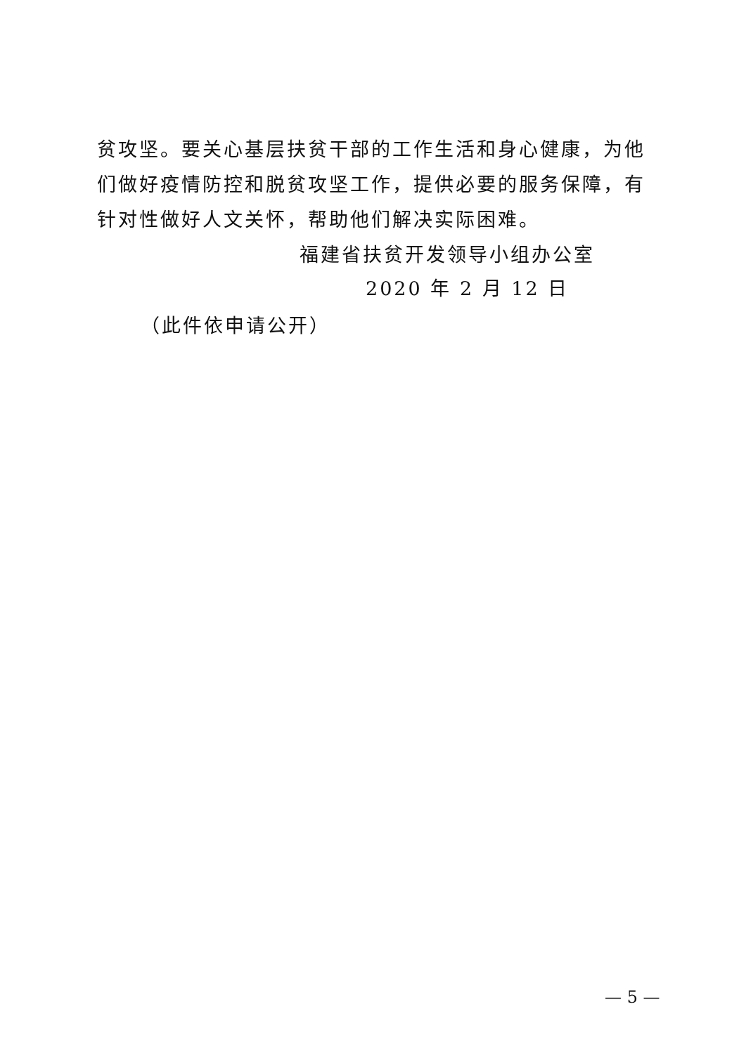贫攻坚。要关心基层扶贫干部的工作生活和身心健康，为他们做好疫情防控和脱贫攻坚工作，提供必要的服务保障，有针对性做好人文关怀，帮助他们解决实际困难。
福建省扶贫开发领导小组办公室
2020 年 2 月 12 日
（此件依申请公开）
— 5 —